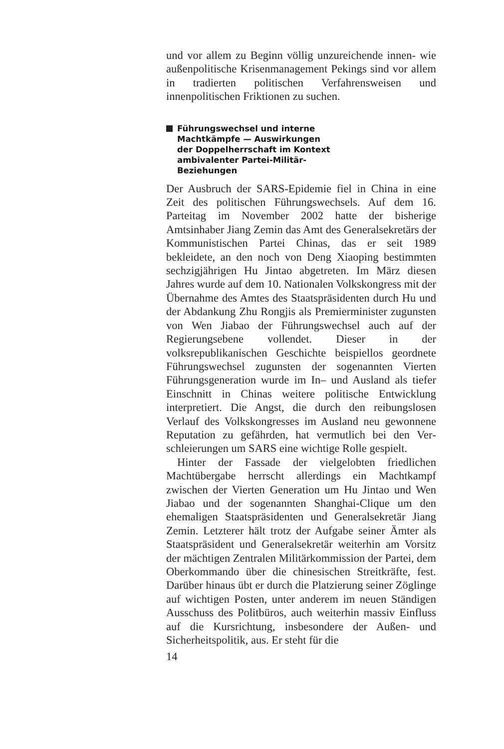und vor allem zu Beginn völlig unzureichende innen- wie außenpolitische Krisenmanagement Pekings sind vor allem in tradierten politischen Verfahrensweisen und innenpolitischen Friktionen zu suchen.
Führungswechsel und interne
Machtkämpfe — Auswirkungen
der Doppelherrschaft im Kontext
ambivalenter Partei-Militär-
Beziehungen
Der Ausbruch der SARS-Epidemie fiel in China in eine Zeit des politischen Führungswechsels. Auf dem 16. Parteitag im November 2002 hatte der bisherige Amtsinhaber Jiang Zemin das Amt des General­sekretärs der Kommunistischen Partei Chinas, das er seit 1989 bekleidete, an den noch von Deng Xiaoping bestimmten sechzigjährigen Hu Jintao abgetreten. Im März diesen Jahres wurde auf dem 10. Nationalen Volkskongress mit der Übernahme des Amtes des Staatspräsidenten durch Hu und der Abdankung Zhu Rongjis als Premierminister zugunsten von Wen Jia­bao der Führungswechsel auch auf der Regierungs­ebene vollendet. Dieser in der volksrepublikanischen Geschichte beispiellos geordnete Führungswechsel zugunsten der sogenannten Vierten Führungsgenera­tion wurde im In– und Ausland als tiefer Einschnitt in Chinas weitere politische Entwicklung interpre­tiert. Die Angst, die durch den reibungslosen Verlauf des Volkskongresses im Ausland neu gewonnene Re­putation zu gefährden, hat vermutlich bei den Ver­schleierungen um SARS eine wichtige Rolle gespielt.
Hinter der Fassade der vielgelobten friedlichen Machtübergabe herrscht allerdings ein Machtkampf zwischen der Vierten Generation um Hu Jintao und Wen Jiabao und der sogenannten Shanghai-Clique um den ehemaligen Staatspräsidenten und Generalse­kretär Jiang Zemin. Letzterer hält trotz der Aufgabe seiner Ämter als Staatspräsident und Generalsekretär weiterhin am Vorsitz der mächtigen Zentralen Mi­litärkommission der Partei, dem Oberkommando über die chinesischen Streitkräfte, fest. Darüber hin­aus übt er durch die Platzierung seiner Zöglinge auf wichtigen Posten, unter anderem im neuen Ständigen Ausschuss des Politbüros, auch weiterhin massiv Einfluss auf die Kursrichtung, insbesondere der Außen- und Sicherheitspolitik, aus. Er steht für die
14